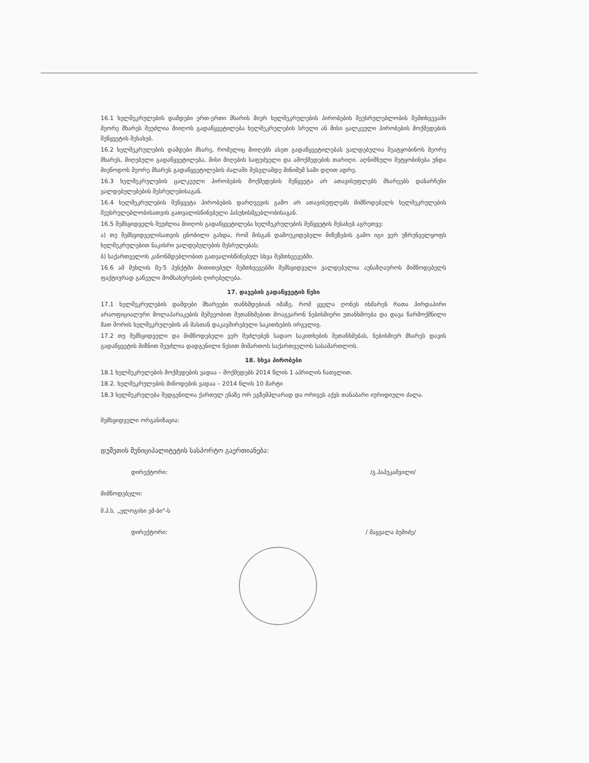16.1 ხელშეკრულების დამდები ერთ-ერთი მხარის მიერ ხელშეკრულების პირობების შეუსრულებლობის შემთხვევაში მეორე მხარეს შეუძლია მიიღოს გადაწყვეტილება ხელშეკრულების სრული ან მისი ცალკეული პირობების მოქმედების შეწყვეტის შესახებ.
16.2 ხელშეკრულების დამდები მხარე, რომელიც მიიღებს ასეთ გადაწყვეტილებას ვალდებულია შეატყობინოს მეორე მხარეს, მიღებული გადაწყვეტილება, მისი მიღების საფუძველი და ამოქმედების თარიღი. აღნიშნული შეტყობინება უნდა მიეწოდოს მეორე მხარეს გადაწყვეტილების ძალაში შესვლამდე მინიმუმ სამი დღით ადრე.
16.3 ხელშეკრულების ცალკეული პირობების მოქმედების შეწყვეტა არ ათავისუფლებს მხარეებს დანარჩენი ვალდებულებების შესრულებისაგან.
16.4 ხელშეკრულების შეწყვეტა პირობების დარღვევის გამო არ ათავისუფლებს მიმწოდებელს ხელშეკრულების შეუსრულებლობისათვის გათვალისწინებული პასუხისმგებლობისაგან.
16.5 შემსყიდველს შეუძლია მიიღოს გადაწყვეტილება ხელშეკრულების შეწყვეტის შესახებ აგრეთვე:
ა) თუ შემსყიდველისათვის ცნობილი გახდა, რომ მისგან დამოუკიდებელი მიზეზების გამო იგი ვერ უზრუნველყოფს ხელშეკრულებით ნაკისრი ვალდებულების შესრულებას;
ბ) საქართველოს კანონმდებლობით გათვალისწინებულ სხვა შემთხვევებში.
16.6 ამ მუხლის მე-5 პუნქტში მითითებულ შემთხვევებში შემსყიდველი ვალდებულია აუნაზღაუროს მიმწოდებელს ფაქტიურად გაწეული მომსახურების ღირებულება.
17. დავების გადაწყვეტის წესი
17.1 ხელშეკრულების დამდები მხარეები თანხმდებიან იმაზე, რომ ყველა ღონეს იხმარენ რათა პირდაპირი არაოფიციალური მოლაპარაკების მეშვეობით შეთანხმებით მოაგვარონ ნებისმიერი უთანხმოება და დავა წარმოქმნილი მათ შორის ხელშეკრულების ან მასთან დაკავშირებული საკითხების ირგვლივ.
17.2 თუ შემსყიდველი და მიმწოდებელი ვერ შეძლებენ სადაო საკითხების შეთანხმებას, ნებისმიერ მხარეს დავის გადაწყვეტის მიზნით შეუძლია დადგენილი წესით მიმართოს საქართველოს სასამართლოს.
18. სხვა პირობები
18.1 ხელშეკრულების მოქმედების ვადაა – მოქმედებს 2014 წლის 1 აპრილის ჩათვლით.
18.2. ხელშეკრულების მიწოდების ვადაა – 2014 წლის 10 მარტი
18.3 ხელშეკრულება შედგენილია ქართულ ენაზე ორ ეგზემპლარად და ორივეს აქვს თანაბარი იურიდიული ძალა.
შემსყიდველი ორგანიზაცია:
დუშეთის მუნიციპალიტეტის სასპორტო გაერთიანება:
დირექტორი: /გ.პაპუკაშვილი/
მიმწოდებელი:
შ.პ.ს. „ელოგისი ემ-ბი"-ს
დირექტორი: / მაყვალა ბუშიძე/